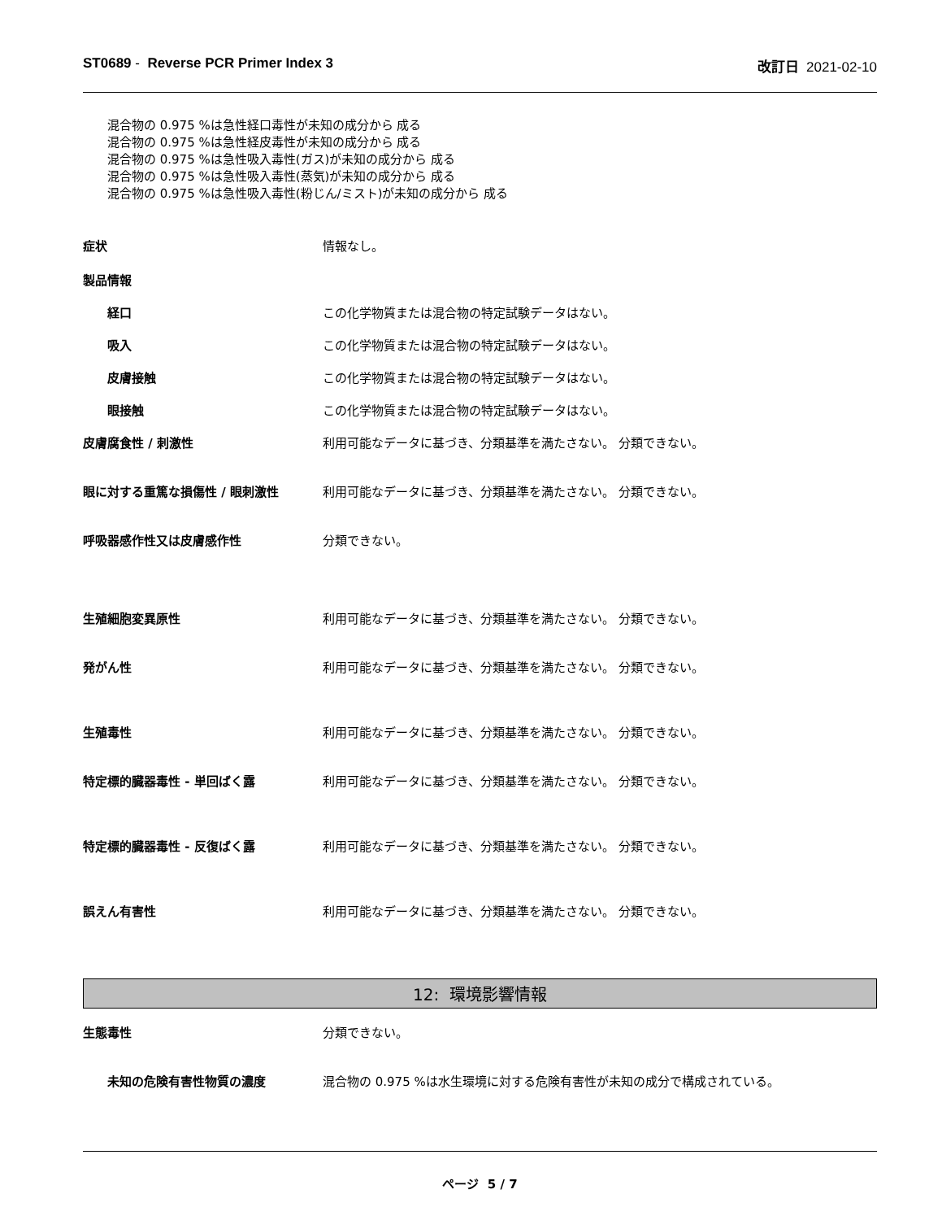ST0689 - Reverse PCR Primer Index 3 改訂日 2021-02-10
混合物の 0.975 %は急性経口毒性が未知の成分から 成る
混合物の 0.975 %は急性経皮毒性が未知の成分から 成る
混合物の 0.975 %は急性吸入毒性(ガス)が未知の成分から 成る
混合物の 0.975 %は急性吸入毒性(蒸気)が未知の成分から 成る
混合物の 0.975 %は急性吸入毒性(粉じん/ミスト)が未知の成分から 成る
症状 情報なし。
製品情報
経口 この化学物質または混合物の特定試験データはない。
吸入 この化学物質または混合物の特定試験データはない。
皮膚接触 この化学物質または混合物の特定試験データはない。
眼接触 この化学物質または混合物の特定試験データはない。
皮膚腐食性 / 刺激性 利用可能なデータに基づき、分類基準を満たさない。 分類できない。
眼に対する重篤な損傷性 / 眼刺激性 利用可能なデータに基づき、分類基準を満たさない。 分類できない。
呼吸器感作性又は皮膚感作性 分類できない。
生殖細胞変異原性 利用可能なデータに基づき、分類基準を満たさない。 分類できない。
発がん性 利用可能なデータに基づき、分類基準を満たさない。 分類できない。
生殖毒性 利用可能なデータに基づき、分類基準を満たさない。 分類できない。
特定標的臓器毒性 - 単回ばく露 利用可能なデータに基づき、分類基準を満たさない。 分類できない。
特定標的臓器毒性 - 反復ばく露 利用可能なデータに基づき、分類基準を満たさない。 分類できない。
誤えん有害性 利用可能なデータに基づき、分類基準を満たさない。 分類できない。
12: 環境影響情報
生態毒性 分類できない。
未知の危険有害性物質の濃度 混合物の 0.975 %は水生環境に対する危険有害性が未知の成分で構成されている。
ページ 5 / 7